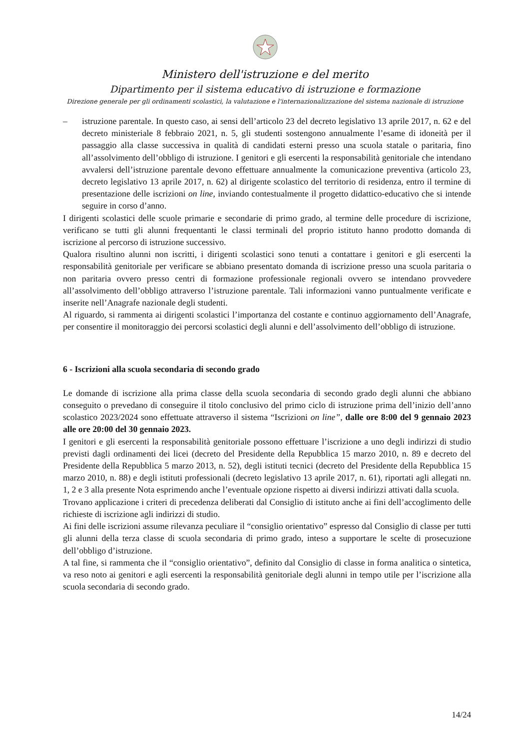Ministero dell'istruzione e del merito
Dipartimento per il sistema educativo di istruzione e formazione
Direzione generale per gli ordinamenti scolastici, la valutazione e l'internazionalizzazione del sistema nazionale di istruzione
– istruzione parentale. In questo caso, ai sensi dell’articolo 23 del decreto legislativo 13 aprile 2017, n. 62 e del decreto ministeriale 8 febbraio 2021, n. 5, gli studenti sostengono annualmente l’esame di idoneità per il passaggio alla classe successiva in qualità di candidati esterni presso una scuola statale o paritaria, fino all’assolvimento dell’obbligo di istruzione. I genitori e gli esercenti la responsabilità genitoriale che intendano avvalersi dell’istruzione parentale devono effettuare annualmente la comunicazione preventiva (articolo 23, decreto legislativo 13 aprile 2017, n. 62) al dirigente scolastico del territorio di residenza, entro il termine di presentazione delle iscrizioni on line, inviando contestualmente il progetto didattico-educativo che si intende seguire in corso d’anno.
I dirigenti scolastici delle scuole primarie e secondarie di primo grado, al termine delle procedure di iscrizione, verificano se tutti gli alunni frequentanti le classi terminali del proprio istituto hanno prodotto domanda di iscrizione al percorso di istruzione successivo.
Qualora risultino alunni non iscritti, i dirigenti scolastici sono tenuti a contattare i genitori e gli esercenti la responsabilità genitoriale per verificare se abbiano presentato domanda di iscrizione presso una scuola paritaria o non paritaria ovvero presso centri di formazione professionale regionali ovvero se intendano provvedere all’assolvimento dell’obbligo attraverso l’istruzione parentale. Tali informazioni vanno puntualmente verificate e inserite nell’Anagrafe nazionale degli studenti.
Al riguardo, si rammenta ai dirigenti scolastici l’importanza del costante e continuo aggiornamento dell’Anagrafe, per consentire il monitoraggio dei percorsi scolastici degli alunni e dell’assolvimento dell’obbligo di istruzione.
6 - Iscrizioni alla scuola secondaria di secondo grado
Le domande di iscrizione alla prima classe della scuola secondaria di secondo grado degli alunni che abbiano conseguito o prevedano di conseguire il titolo conclusivo del primo ciclo di istruzione prima dell’inizio dell’anno scolastico 2023/2024 sono effettuate attraverso il sistema “Iscrizioni on line”, dalle ore 8:00 del 9 gennaio 2023 alle ore 20:00 del 30 gennaio 2023.
I genitori e gli esercenti la responsabilità genitoriale possono effettuare l’iscrizione a uno degli indirizzi di studio previsti dagli ordinamenti dei licei (decreto del Presidente della Repubblica 15 marzo 2010, n. 89 e decreto del Presidente della Repubblica 5 marzo 2013, n. 52), degli istituti tecnici (decreto del Presidente della Repubblica 15 marzo 2010, n. 88) e degli istituti professionali (decreto legislativo 13 aprile 2017, n. 61), riportati agli allegati nn. 1, 2 e 3 alla presente Nota esprimendo anche l’eventuale opzione rispetto ai diversi indirizzi attivati dalla scuola.
Trovano applicazione i criteri di precedenza deliberati dal Consiglio di istituto anche ai fini dell’accoglimento delle richieste di iscrizione agli indirizzi di studio.
Ai fini delle iscrizioni assume rilevanza peculiare il “consiglio orientativo” espresso dal Consiglio di classe per tutti gli alunni della terza classe di scuola secondaria di primo grado, inteso a supportare le scelte di prosecuzione dell’obbligo d’istruzione.
A tal fine, si rammenta che il “consiglio orientativo”, definito dal Consiglio di classe in forma analitica o sintetica, va reso noto ai genitori e agli esercenti la responsabilità genitoriale degli alunni in tempo utile per l’iscrizione alla scuola secondaria di secondo grado.
14/24